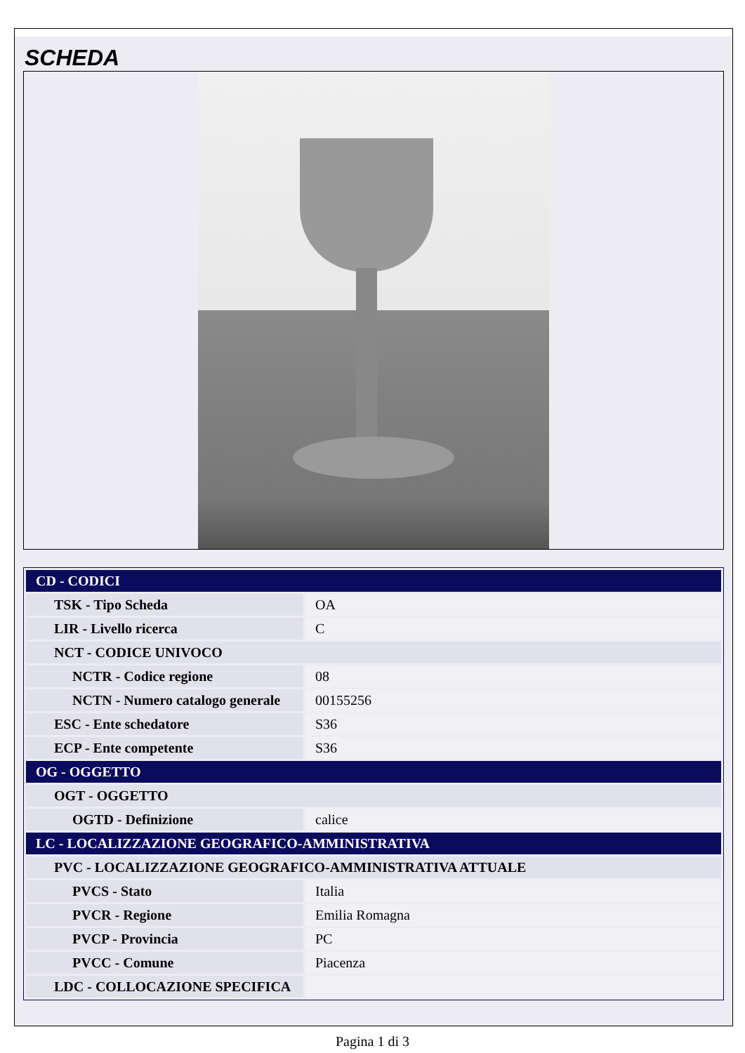SCHEDA
| CD - CODICI | |
| TSK - Tipo Scheda | OA |
| LIR - Livello ricerca | C |
| NCT - CODICE UNIVOCO | |
| NCTR - Codice regione | 08 |
| NCTN - Numero catalogo generale | 00155256 |
| ESC - Ente schedatore | S36 |
| ECP - Ente competente | S36 |
| OG - OGGETTO | |
| OGT - OGGETTO | |
| OGTD - Definizione | calice |
| LC - LOCALIZZAZIONE GEOGRAFICO-AMMINISTRATIVA | |
| PVC - LOCALIZZAZIONE GEOGRAFICO-AMMINISTRATIVA ATTUALE | |
| PVCS - Stato | Italia |
| PVCR - Regione | Emilia Romagna |
| PVCP - Provincia | PC |
| PVCC - Comune | Piacenza |
| LDC - COLLOCAZIONE SPECIFICA | |
Pagina 1 di 3